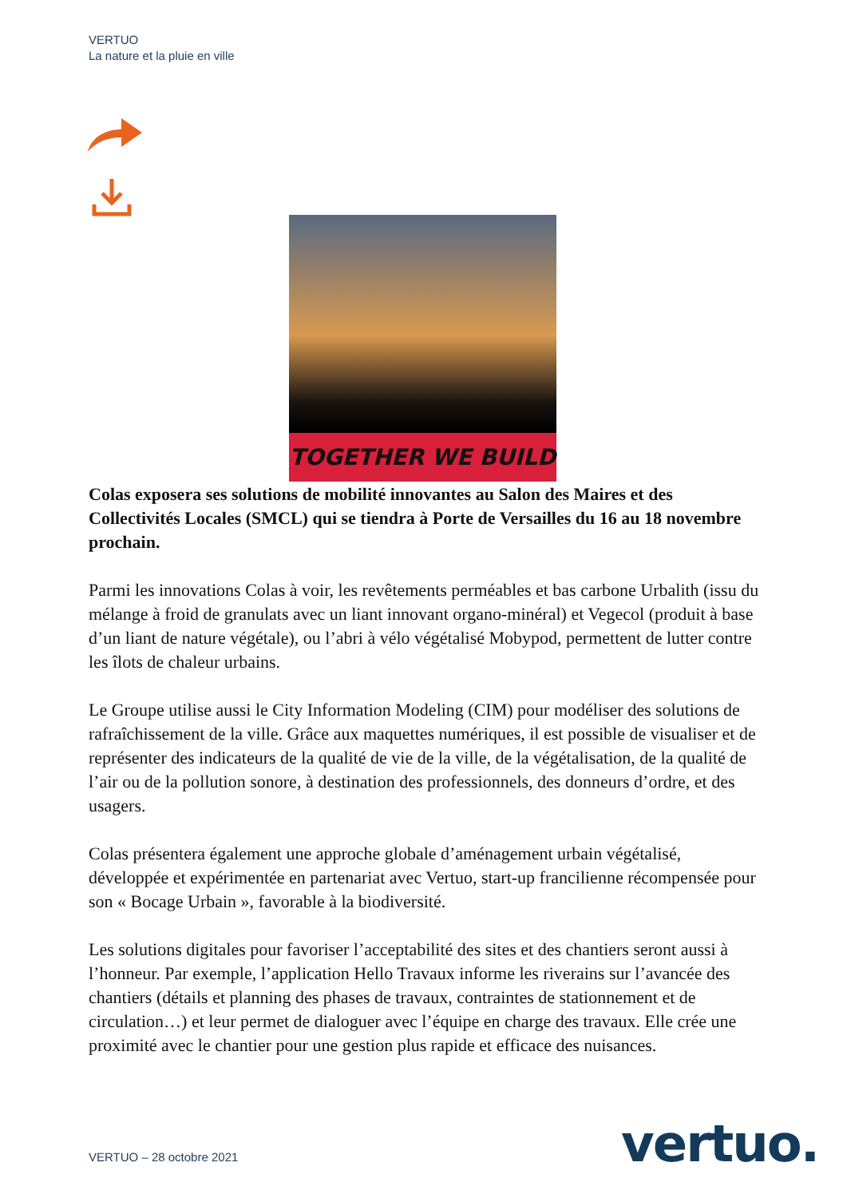VERTUO
La nature et la pluie en ville
TOGETHER WE BUILD
Colas exposera ses solutions de mobilité innovantes au Salon des Maires et des Collectivités Locales (SMCL) qui se tiendra à Porte de Versailles du 16 au 18 novembre prochain.
Parmi les innovations Colas à voir, les revêtements perméables et bas carbone Urbalith (issu du mélange à froid de granulats avec un liant innovant organo-minéral) et Vegecol (produit à base d’un liant de nature végétale), ou l’abri à vélo végétalisé Mobypod, permettent de lutter contre les îlots de chaleur urbains.
Le Groupe utilise aussi le City Information Modeling (CIM) pour modéliser des solutions de rafraîchissement de la ville. Grâce aux maquettes numériques, il est possible de visualiser et de représenter des indicateurs de la qualité de vie de la ville, de la végétalisation, de la qualité de l’air ou de la pollution sonore, à destination des professionnels, des donneurs d’ordre, et des usagers.
Colas présentera également une approche globale d’aménagement urbain végétalisé, développée et expérimentée en partenariat avec Vertuo, start-up francilienne récompensée pour son « Bocage Urbain », favorable à la biodiversité.
Les solutions digitales pour favoriser l’acceptabilité des sites et des chantiers seront aussi à l’honneur. Par exemple, l’application Hello Travaux informe les riverains sur l’avancée des chantiers (détails et planning des phases de travaux, contraintes de stationnement et de circulation…) et leur permet de dialoguer avec l’équipe en charge des travaux. Elle crée une proximité avec le chantier pour une gestion plus rapide et efficace des nuisances.
VERTUO – 28 octobre 2021 vertuo.